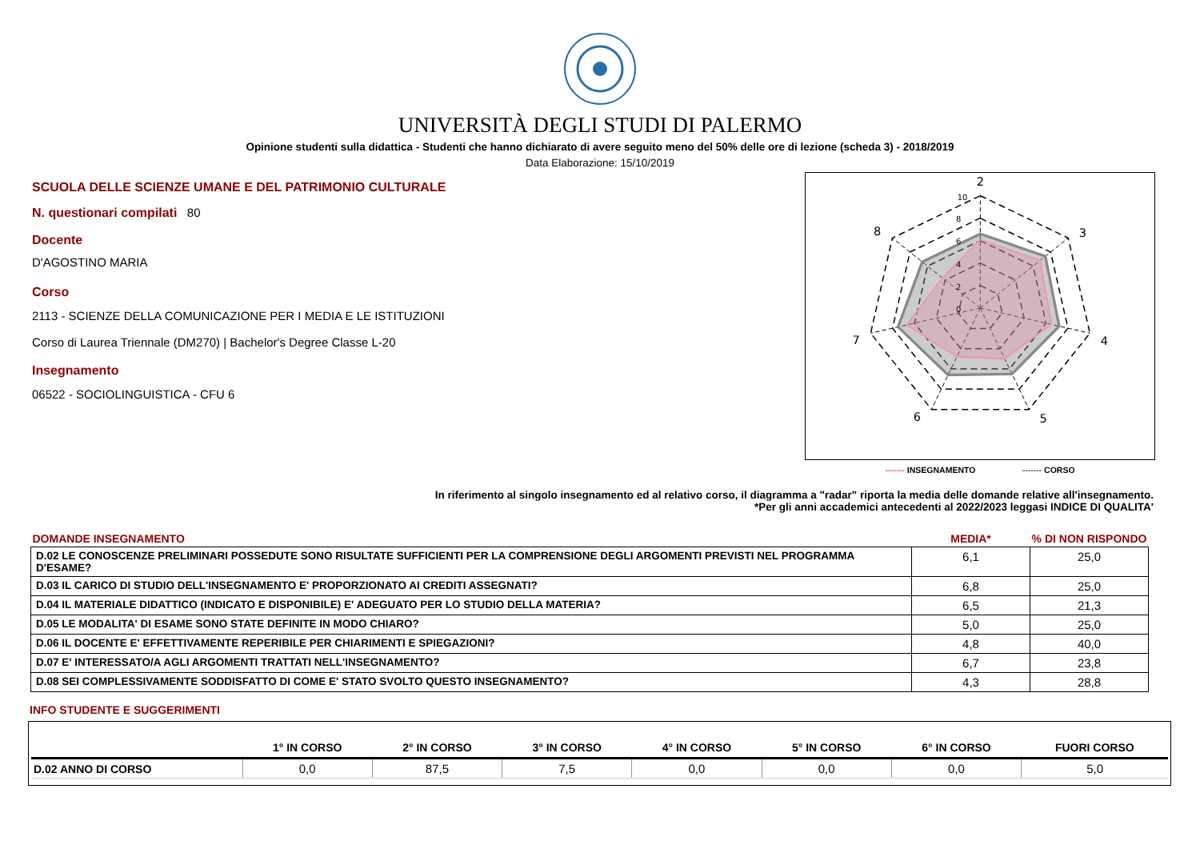UNIVERSITÀ DEGLI STUDI DI PALERMO
Opinione studenti sulla didattica - Studenti che hanno dichiarato di avere seguito meno del 50% delle ore di lezione (scheda 3) - 2018/2019
Data Elaborazione: 15/10/2019
SCUOLA DELLE SCIENZE UMANE E DEL PATRIMONIO CULTURALE
N. questionari compilati 80
Docente
D'AGOSTINO MARIA
Corso
2113 - SCIENZE DELLA COMUNICAZIONE PER I MEDIA E LE ISTITUZIONI
Corso di Laurea Triennale (DM270) | Bachelor's Degree Classe L-20
Insegnamento
06522 - SOCIOLINGUISTICA - CFU 6
2
3
4
5
6
7
8
10
8
6
4
2
0
------- INSEGNAMENTO ------- CORSO
In riferimento al singolo insegnamento ed al relativo corso, il diagramma a "radar" riporta la media delle domande relative all'insegnamento.
*Per gli anni accademici antecedenti al 2022/2023 leggasi INDICE DI QUALITA'
| DOMANDE INSEGNAMENTO | MEDIA* | % DI NON RISPONDO |
| --- | --- | --- |
| D.02 LE CONOSCENZE PRELIMINARI POSSEDUTE SONO RISULTATE SUFFICIENTI PER LA COMPRENSIONE DEGLI ARGOMENTI PREVISTI NEL PROGRAMMA D'ESAME? | 6,1 | 25,0 |
| D.03 IL CARICO DI STUDIO DELL'INSEGNAMENTO E' PROPORZIONATO AI CREDITI ASSEGNATI? | 6,8 | 25,0 |
| D.04 IL MATERIALE DIDATTICO (INDICATO E DISPONIBILE) E' ADEGUATO PER LO STUDIO DELLA MATERIA? | 6,5 | 21,3 |
| D.05 LE MODALITA' DI ESAME SONO STATE DEFINITE IN MODO CHIARO? | 5,0 | 25,0 |
| D.06 IL DOCENTE E' EFFETTIVAMENTE REPERIBILE PER CHIARIMENTI E SPIEGAZIONI? | 4,8 | 40,0 |
| D.07 E' INTERESSATO/A AGLI ARGOMENTI TRATTATI NELL'INSEGNAMENTO? | 6,7 | 23,8 |
| D.08 SEI COMPLESSIVAMENTE SODDISFATTO DI COME E' STATO SVOLTO QUESTO INSEGNAMENTO? | 4,3 | 28,8 |
INFO STUDENTE E SUGGERIMENTI
| | 1° IN CORSO | 2° IN CORSO | 3° IN CORSO | 4° IN CORSO | 5° IN CORSO | 6° IN CORSO | FUORI CORSO |
| --- | --- | --- | --- | --- | --- | --- | --- |
| D.02 ANNO DI CORSO | 0,0 | 87,5 | 7,5 | 0,0 | 0,0 | 0,0 | 5,0 |